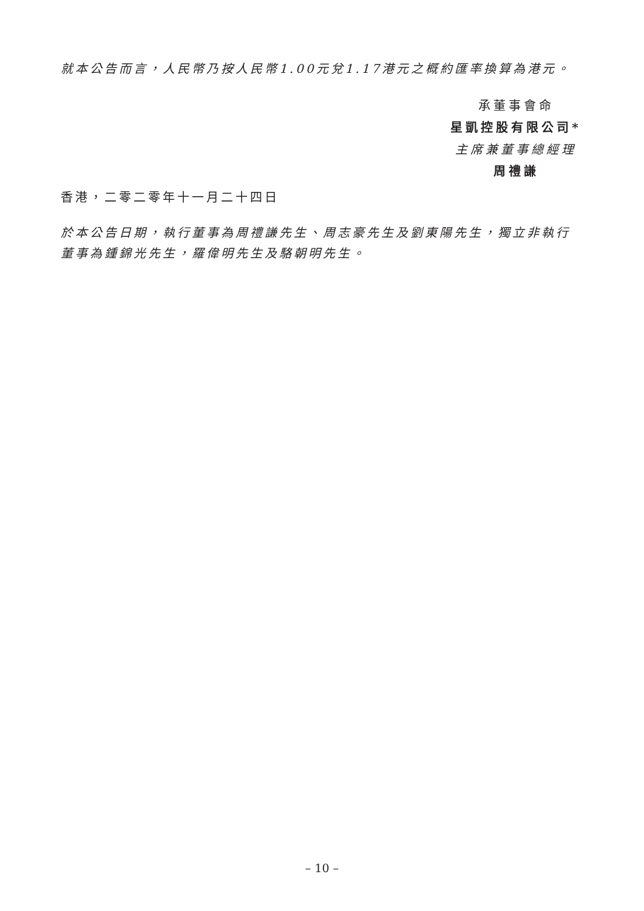就本公告而言，人民幣乃按人民幣1.00元兌1.17港元之概約匯率換算為港元。
承董事會命
星凱控股有限公司*
主席兼董事總經理
周禮謙
香港，二零二零年十一月二十四日
於本公告日期，執行董事為周禮謙先生、周志豪先生及劉東陽先生，獨立非執行董事為鍾錦光先生，羅偉明先生及駱朝明先生。
– 10 –